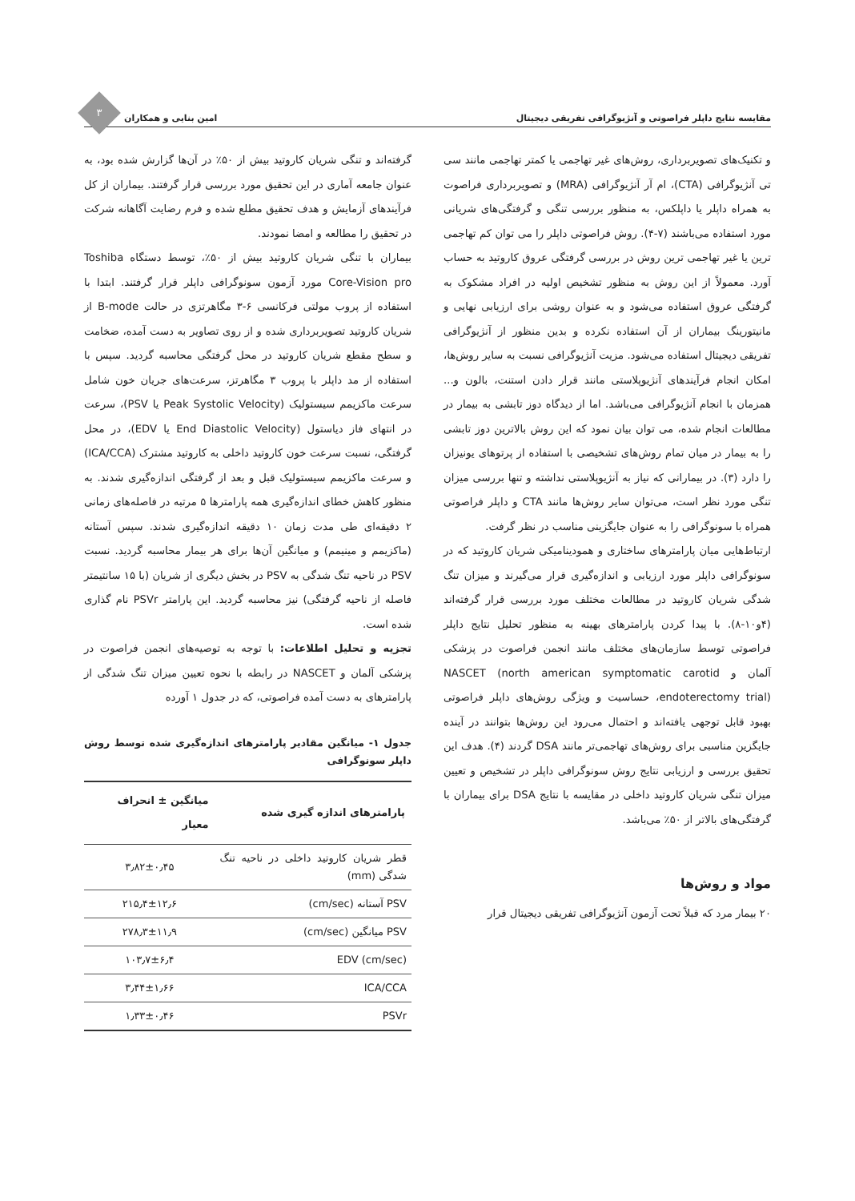مقایسه نتایج داپلر فراصوتی و آنژیوگرافی تفریقی دیجیتال امین بنایی و همکاران
۳
و تکنیک‌های تصویربرداری، روش‌های غیر تهاجمی یا کمتر تهاجمی مانند سی تی آنژیوگرافی (CTA)، ام آر آنژیوگرافی (MRA) و تصویربرداری فراصوت به همراه داپلر یا داپلکس، به منظور بررسی تنگی و گرفتگی‌های شریانی مورد استفاده می‌باشند (۷-۴). روش فراصوتی داپلر را می توان کم تهاجمی ترین یا غیر تهاجمی ترین روش در بررسی گرفتگی عروق کاروتید به حساب آورد. معمولاً از این روش به منظور تشخیص اولیه در افراد مشکوک به گرفتگی عروق استفاده می‌شود و به عنوان روشی برای ارزیابی نهایی و مانیتورینگ بیماران از آن استفاده نکرده و بدین منظور از آنژیوگرافی تفریقی دیجیتال استفاده می‌شود. مزیت آنژیوگرافی نسبت به سایر روش‌ها، امکان انجام فرآیندهای آنژیوپلاستی مانند قرار دادن استنت، بالون و... همزمان با انجام آنژیوگرافی می‌باشد. اما از دیدگاه دوز تابشی به بیمار در مطالعات انجام شده، می توان بیان نمود که این روش بالاترین دوز تابشی را به بیمار در میان تمام روش‌های تشخیصی با استفاده از پرتوهای یونیزان را دارد (۳). در بیمارانی که نیاز به آنژیوپلاستی نداشته و تنها بررسی میزان تنگی مورد نظر است، می‌توان سایر روش‌ها مانند CTA و داپلر فراصوتی همراه با سونوگرافی را به عنوان جایگزینی مناسب در نظر گرفت.
ارتباط‌هایی میان پارامترهای ساختاری و همودینامیکی شریان کاروتید که در سونوگرافی داپلر مورد ارزیابی و اندازه‌گیری قرار می‌گیرند و میزان تنگ شدگی شریان کاروتید در مطالعات مختلف مورد بررسی قرار گرفته‌اند (۴و۱۰-۸). با پیدا کردن پارامترهای بهینه به منظور تحلیل نتایج داپلر فراصوتی توسط سازمان‌های مختلف مانند انجمن فراصوت در پزشکی آلمان و NASCET (north american symptomatic carotid endoterectomy trial)، حساسیت و ویژگی روش‌های داپلر فراصوتی بهبود قابل توجهی یافته‌اند و احتمال می‌رود این روش‌ها بتوانند در آینده جایگزین مناسبی برای روش‌های تهاجمی‌تر مانند DSA گردند (۴). هدف این تحقیق بررسی و ارزیابی نتایج روش سونوگرافی داپلر در تشخیص و تعیین میزان تنگی شریان کاروتید داخلی در مقایسه با نتایج DSA برای بیماران با گرفتگی‌های بالاتر از ۵۰٪ می‌باشد.
مواد و روش‌ها
۲۰ بیمار مرد که قبلاً تحت آزمون آنژیوگرافی تفریقی دیجیتال قرار
گرفته‌اند و تنگی شریان کاروتید بیش از ۵۰٪ در آن‌ها گزارش شده بود، به عنوان جامعه آماری در این تحقیق مورد بررسی قرار گرفتند. بیماران از کل فرآیندهای آزمایش و هدف تحقیق مطلع شده و فرم رضایت آگاهانه شرکت در تحقیق را مطالعه و امضا نمودند.
بیماران با تنگی شریان کاروتید بیش از ۵۰٪، توسط دستگاه Toshiba Core-Vision pro مورد آزمون سونوگرافی داپلر قرار گرفتند. ابتدا با استفاده از پروب مولتی فرکانسی ۶-۳ مگاهرتزی در حالت B-mode از شریان کاروتید تصویربرداری شده و از روی تصاویر به دست آمده، ضخامت و سطح مقطع شریان کاروتید در محل گرفتگی محاسبه گردید. سپس با استفاده از مد داپلر با پروب ۳ مگاهرتز، سرعت‌های جریان خون شامل سرعت ماکزیمم سیستولیک (Peak Systolic Velocity یا PSV)، سرعت در انتهای فاز دیاستول (End Diastolic Velocity یا EDV)، در محل گرفتگی، نسبت سرعت خون کاروتید داخلی به کاروتید مشترک (ICA/CCA) و سرعت ماکزیمم سیستولیک قبل و بعد از گرفتگی اندازه‌گیری شدند. به منظور کاهش خطای اندازه‌گیری همه پارامترها ۵ مرتبه در فاصله‌های زمانی ۲ دقیقه‌ای طی مدت زمان ۱۰ دقیقه اندازه‌گیری شدند. سپس آستانه (ماکزیمم و مینیمم) و میانگین آن‌ها برای هر بیمار محاسبه گردید. نسبت PSV در ناحیه تنگ شدگی به PSV در بخش دیگری از شریان (با ۱۵ سانتیمتر فاصله از ناحیه گرفتگی) نیز محاسبه گردید. این پارامتر PSVr نام گذاری شده است.
تجزیه و تحلیل اطلاعات: با توجه به توصیه‌های انجمن فراصوت در پزشکی آلمان و NASCET در رابطه با نحوه تعیین میزان تنگ شدگی از پارامترهای به دست آمده فراصوتی، که در جدول ۱ آورده
جدول ۱- میانگین مقادیر پارامترهای اندازه‌گیری شده توسط روش داپلر سونوگرافی
| پارامترهای اندازه گیری شده | میانگین ± انحراف معیار |
| --- | --- |
| قطر شریان کاروتید داخلی در ناحیه تنگ شدگی (mm) | ۳٫۸۲±۰٫۴۵ |
| PSV آستانه (cm/sec) | ۲۱۵٫۴±۱۲٫۶ |
| PSV میانگین (cm/sec) | ۲۷۸٫۳±۱۱٫۹ |
| EDV (cm/sec) | ۱۰۳٫۷±۶٫۴ |
| ICA/CCA | ۳٫۴۴±۱٫۶۶ |
| PSVr | ۱٫۳۳±۰٫۴۶ |